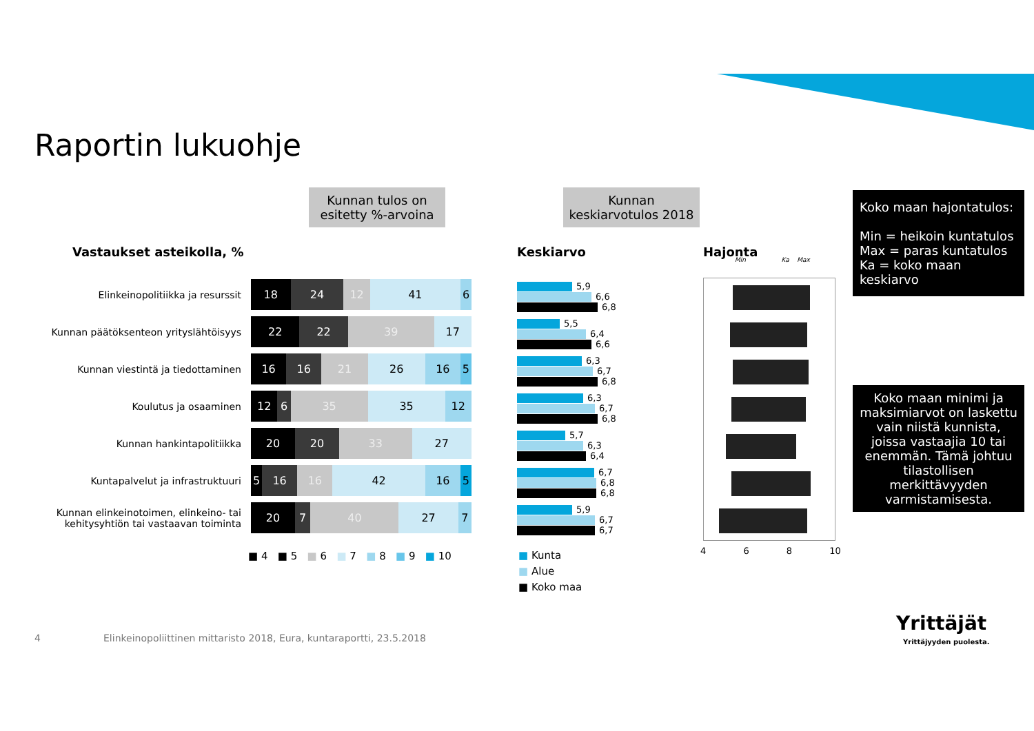Raportin lukuohje
Kunnan tulos on esitetty %-arvoina
Kunnan keskiarvotulos 2018
Koko maan hajontatulos:
Min = heikoin kuntatulos
Max = paras kuntatulos
Ka = koko maan keskiarvo
Koko maan minimi ja maksimiarvot on laskettu vain niistä kunnista, joissa vastaajia 10 tai enemmän. Tämä johtuu tilastollisen merkittävyyden varmistamisesta.
Vastaukset asteikolla, % Keskiarvo Hajonta
Min Ka Max
Elinkeinopolitiikka ja resurssit
18 24 12 41 6
Kunnan päätöksenteon yrityslähtöisyys
22 22 39 17
Kunnan viestintä ja tiedottaminen
16 16 21 26 16 5
Koulutus ja osaaminen
12 6 35 35 12
Kunnan hankintapolitiikka
20 20 33 27
Kuntapalvelut ja infrastruktuuri
5 16 16 42 16 5
Kunnan elinkeinotoimen, elinkeino- tai kehitysyhtiön tai vastaavan toiminta
20 7 40 27 7
■ 4 ■ 5 ■ 6 ■ 7 ■ 8 ■ 9 ■ 10
5,9
6,6
6,8
5,5
6,4
6,6
6,3
6,7
6,8
6,3
6,7
6,8
5,7
6,3
6,4
6,7
6,8
6,8
5,9
6,7
6,7
■ Kunta
■ Alue
■ Koko maa
4 6 8 10
4
Elinkeinopoliittinen mittaristo 2018, Eura, kuntaraportti, 23.5.2018
Yrittäjät
Yrittäjyyden puolesta.